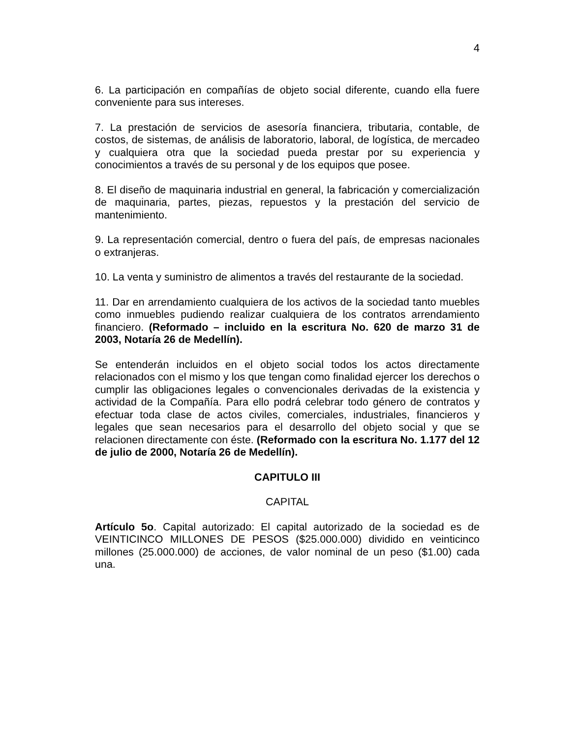4
6. La participación en compañías de objeto social diferente, cuando ella fuere conveniente para sus intereses.
7. La prestación de servicios de asesoría financiera, tributaria, contable, de costos, de sistemas, de análisis de laboratorio, laboral, de logística, de mercadeo y cualquiera otra que la sociedad pueda prestar por su experiencia y conocimientos a través de su personal y de los equipos que posee.
8. El diseño de maquinaria industrial en general, la fabricación y comercialización de maquinaria, partes, piezas, repuestos y la prestación del servicio de mantenimiento.
9. La representación comercial, dentro o fuera del país, de empresas nacionales o extranjeras.
10. La venta y suministro de alimentos a través del restaurante de la sociedad.
11. Dar en arrendamiento cualquiera de los activos de la sociedad tanto muebles como inmuebles pudiendo realizar cualquiera de los contratos arrendamiento financiero. (Reformado – incluido en la escritura No. 620 de marzo 31 de 2003, Notaría 26 de Medellín).
Se entenderán incluidos en el objeto social todos los actos directamente relacionados con el mismo y los que tengan como finalidad ejercer los derechos o cumplir las obligaciones legales o convencionales derivadas de la existencia y actividad de la Compañía. Para ello podrá celebrar todo género de contratos y efectuar toda clase de actos civiles, comerciales, industriales, financieros y legales que sean necesarios para el desarrollo del objeto social y que se relacionen directamente con éste. (Reformado con la escritura No. 1.177 del 12 de julio de 2000, Notaría 26 de Medellín).
CAPITULO III
CAPITAL
Artículo 5o. Capital autorizado: El capital autorizado de la sociedad es de VEINTICINCO MILLONES DE PESOS ($25.000.000) dividido en veinticinco millones (25.000.000) de acciones, de valor nominal de un peso ($1.00) cada una.